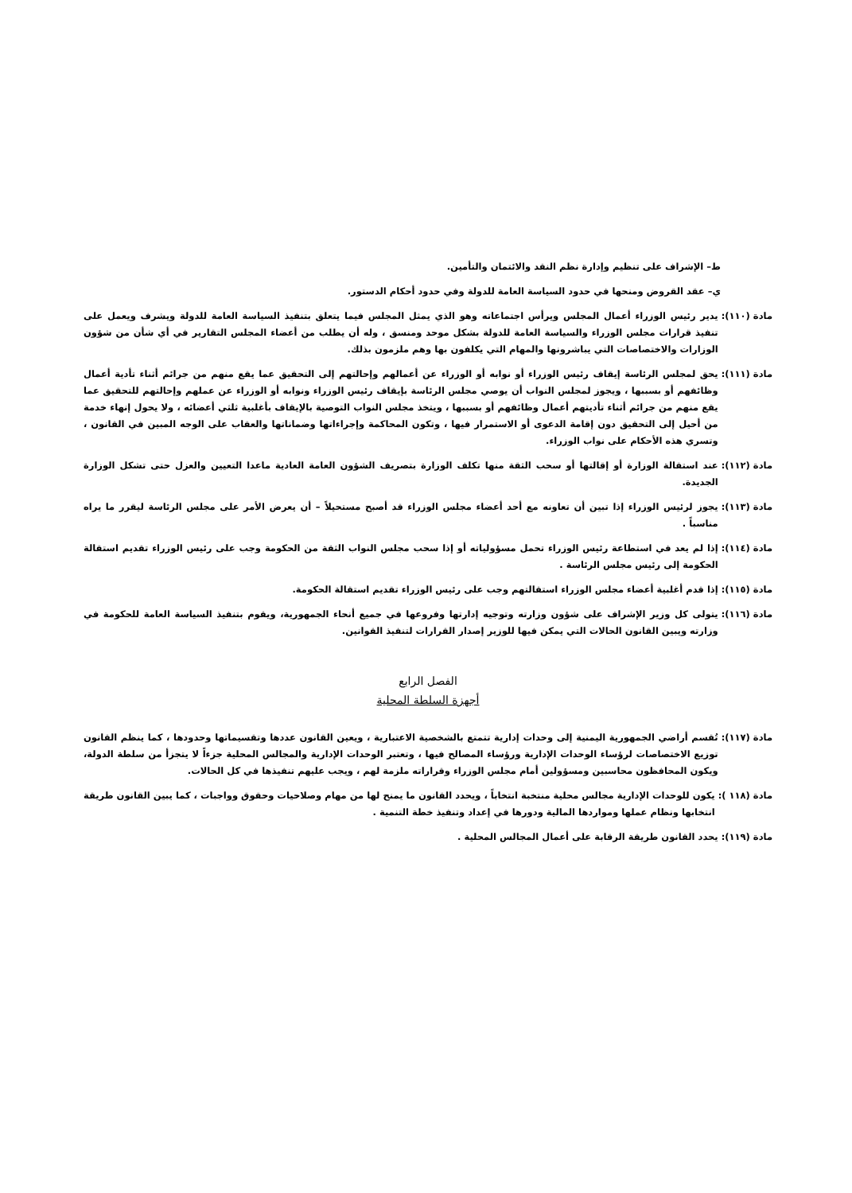ط– الإشراف على تنظيم وإدارة نظم النقد والائتمان والتأمين.
ي– عقد القروض ومنحها في حدود السياسة العامة للدولة وفي حدود أحكام الدستور.
مادة (١١٠): يدير رئيس الوزراء أعمال المجلس ويرأس اجتماعاته وهو الذي يمثل المجلس فيما يتعلق بتنفيذ السياسة العامة للدولة ويشرف ويعمل على تنفيذ قرارات مجلس الوزراء والسياسة العامة للدولة بشكل موحد ومنسق ، وله أن يطلب من أعضاء المجلس التقارير في أي شأن من شؤون الوزارات والاختصاصات التي يباشرونها والمهام التي يكلفون بها وهم ملزمون بذلك.
مادة (١١١): يحق لمجلس الرئاسة إيقاف رئيس الوزراء أو نوابه أو الوزراء عن أعمالهم وإحالتهم إلى التحقيق عما يقع منهم من جرائم أثناء تأدية أعمال وظائفهم أو بسببها ، ويجوز لمجلس النواب أن يوصي مجلس الرئاسة بإيقاف رئيس الوزراء ونوابه أو الوزراء عن عملهم وإحالتهم للتحقيق عما يقع منهم من جرائم أثناء تأديتهم أعمال وظائفهم أو بسببها ، ويتخذ مجلس النواب التوصية بالإيقاف بأغلبية ثلثي أعضائه ، ولا يحول إنهاء خدمة من أحيل إلى التحقيق دون إقامة الدعوى أو الاستمرار فيها ، وتكون المحاكمة وإجراءاتها وضماناتها والعقاب على الوجه المبين في القانون ، وتسري هذه الأحكام على نواب الوزراء.
مادة (١١٢): عند استقالة الوزارة أو إقالتها أو سحب الثقة منها تكلف الوزارة بتصريف الشؤون العامة العادية ماعدا التعيين والعزل حتى تشكل الوزارة الجديدة.
مادة (١١٣): يجوز لرئيس الوزراء إذا تبين أن تعاونه مع أحد أعضاء مجلس الوزراء قد أصبح مستحيلاً – أن يعرض الأمر على مجلس الرئاسة ليقرر ما يراه مناسباً .
مادة (١١٤): إذا لم يعد في استطاعة رئيس الوزراء تحمل مسؤولياته أو إذا سحب مجلس النواب الثقة من الحكومة وجب على رئيس الوزراء تقديم استقالة الحكومة إلى رئيس مجلس الرئاسة .
مادة (١١٥): إذا قدم أغلبية أعضاء مجلس الوزراء استقالتهم وجب على رئيس الوزراء تقديم استقالة الحكومة.
مادة (١١٦): يتولى كل وزير الإشراف على شؤون وزارته وتوجيه إدارتها وفروعها في جميع أنحاء الجمهورية، ويقوم بتنفيذ السياسة العامة للحكومة في وزارته ويبين القانون الحالات التي يمكن فيها للوزير إصدار القرارات لتنفيذ القوانين.
الفصل الرابع
أجهزة السلطة المحلية
مادة (١١٧): تُقسم أراضي الجمهورية اليمنية إلى وحدات إدارية تتمتع بالشخصية الاعتبارية ، ويعين القانون عددها وتقسيماتها وحدودها ، كما ينظم القانون توزيع الاختصاصات لرؤساء الوحدات الإدارية ورؤساء المصالح فيها ، وتعتبر الوحدات الإدارية والمجالس المحلية جزءاً لا يتجزأ من سلطة الدولة، ويكون المحافظون محاسبين ومسؤولين أمام مجلس الوزراء وقراراته ملزمة لهم ، ويجب عليهم تنفيذها في كل الحالات.
مادة (١١٨ ): يكون للوحدات الإدارية مجالس محلية منتخبة انتخاباً ، ويحدد القانون ما يمنح لها من مهام وصلاحيات وحقوق وواجبات ، كما يبين القانون طريقة انتخابها ونظام عملها ومواردها المالية ودورها في إعداد وتنفيذ خطة التنمية .
مادة (١١٩): يحدد القانون طريقة الرقابة على أعمال المجالس المحلية .